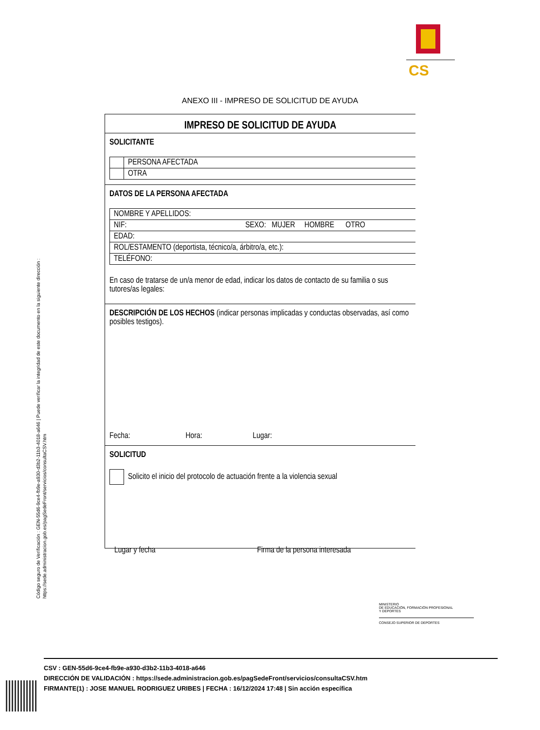CS
ANEXO III - IMPRESO DE SOLICITUD DE AYUDA
IMPRESO DE SOLICITUD DE AYUDA
SOLICITANTE
| | PERSONA AFECTADA |
| | OTRA |
DATOS DE LA PERSONA AFECTADA
| NOMBRE Y APELLIDOS: |
| NIF: SEXO: MUJER HOMBRE OTRO |
| EDAD: |
| ROL/ESTAMENTO (deportista, técnico/a, árbitro/a, etc.): |
| TELÉFONO: |
En caso de tratarse de un/a menor de edad, indicar los datos de contacto de su familia o sus tutores/as legales:
DESCRIPCIÓN DE LOS HECHOS (indicar personas implicadas y conductas observadas, así como posibles testigos).
Fecha: Hora: Lugar:
SOLICITUD
Solicito el inicio del protocolo de actuación frente a la violencia sexual
Lugar y fecha Firma de la persona interesada
Código seguro de Verificación : GEN-55d6-9ce4-fb9e-a930-d3b2-11b3-4018-a646 | Puede verificar la integridad de este documento en la siguiente dirección : https://sede.administracion.gob.es/pagSedeFront/servicios/consultaCSV.htm
MINISTERIO
DE EDUCACIÓN, FORMACIÓN PROFESIONAL
Y DEPORTES
CONSEJO SUPERIOR DE DEPORTES
CSV : GEN-55d6-9ce4-fb9e-a930-d3b2-11b3-4018-a646
DIRECCIÓN DE VALIDACIÓN : https://sede.administracion.gob.es/pagSedeFront/servicios/consultaCSV.htm
FIRMANTE(1) : JOSE MANUEL RODRIGUEZ URIBES | FECHA : 16/12/2024 17:48 | Sin acción específica